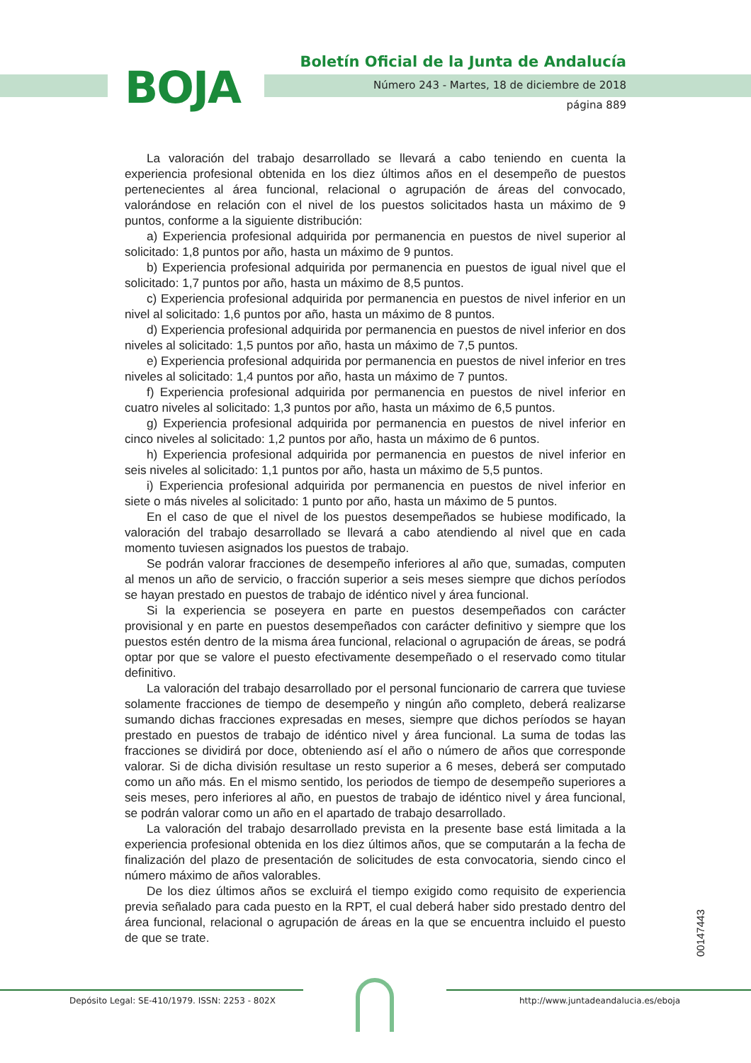BOJA
Boletín Oficial de la Junta de Andalucía
Número 243 - Martes, 18 de diciembre de 2018
página 889
La valoración del trabajo desarrollado se llevará a cabo teniendo en cuenta la experiencia profesional obtenida en los diez últimos años en el desempeño de puestos pertenecientes al área funcional, relacional o agrupación de áreas del convocado, valorándose en relación con el nivel de los puestos solicitados hasta un máximo de 9 puntos, conforme a la siguiente distribución:
a) Experiencia profesional adquirida por permanencia en puestos de nivel superior al solicitado: 1,8 puntos por año, hasta un máximo de 9 puntos.
b) Experiencia profesional adquirida por permanencia en puestos de igual nivel que el solicitado: 1,7 puntos por año, hasta un máximo de 8,5 puntos.
c) Experiencia profesional adquirida por permanencia en puestos de nivel inferior en un nivel al solicitado: 1,6 puntos por año, hasta un máximo de 8 puntos.
d) Experiencia profesional adquirida por permanencia en puestos de nivel inferior en dos niveles al solicitado: 1,5 puntos por año, hasta un máximo de 7,5 puntos.
e) Experiencia profesional adquirida por permanencia en puestos de nivel inferior en tres niveles al solicitado: 1,4 puntos por año, hasta un máximo de 7 puntos.
f) Experiencia profesional adquirida por permanencia en puestos de nivel inferior en cuatro niveles al solicitado: 1,3 puntos por año, hasta un máximo de 6,5 puntos.
g) Experiencia profesional adquirida por permanencia en puestos de nivel inferior en cinco niveles al solicitado: 1,2 puntos por año, hasta un máximo de 6 puntos.
h) Experiencia profesional adquirida por permanencia en puestos de nivel inferior en seis niveles al solicitado: 1,1 puntos por año, hasta un máximo de 5,5 puntos.
i) Experiencia profesional adquirida por permanencia en puestos de nivel inferior en siete o más niveles al solicitado: 1 punto por año, hasta un máximo de 5 puntos.
En el caso de que el nivel de los puestos desempeñados se hubiese modificado, la valoración del trabajo desarrollado se llevará a cabo atendiendo al nivel que en cada momento tuviesen asignados los puestos de trabajo.
Se podrán valorar fracciones de desempeño inferiores al año que, sumadas, computen al menos un año de servicio, o fracción superior a seis meses siempre que dichos períodos se hayan prestado en puestos de trabajo de idéntico nivel y área funcional.
Si la experiencia se poseyera en parte en puestos desempeñados con carácter provisional y en parte en puestos desempeñados con carácter definitivo y siempre que los puestos estén dentro de la misma área funcional, relacional o agrupación de áreas, se podrá optar por que se valore el puesto efectivamente desempeñado o el reservado como titular definitivo.
La valoración del trabajo desarrollado por el personal funcionario de carrera que tuviese solamente fracciones de tiempo de desempeño y ningún año completo, deberá realizarse sumando dichas fracciones expresadas en meses, siempre que dichos períodos se hayan prestado en puestos de trabajo de idéntico nivel y área funcional. La suma de todas las fracciones se dividirá por doce, obteniendo así el año o número de años que corresponde valorar. Si de dicha división resultase un resto superior a 6 meses, deberá ser computado como un año más. En el mismo sentido, los periodos de tiempo de desempeño superiores a seis meses, pero inferiores al año, en puestos de trabajo de idéntico nivel y área funcional, se podrán valorar como un año en el apartado de trabajo desarrollado.
La valoración del trabajo desarrollado prevista en la presente base está limitada a la experiencia profesional obtenida en los diez últimos años, que se computarán a la fecha de finalización del plazo de presentación de solicitudes de esta convocatoria, siendo cinco el número máximo de años valorables.
De los diez últimos años se excluirá el tiempo exigido como requisito de experiencia previa señalado para cada puesto en la RPT, el cual deberá haber sido prestado dentro del área funcional, relacional o agrupación de áreas en la que se encuentra incluido el puesto de que se trate.
00147443
Depósito Legal: SE-410/1979. ISSN: 2253 - 802X
http://www.juntadeandalucia.es/eboja